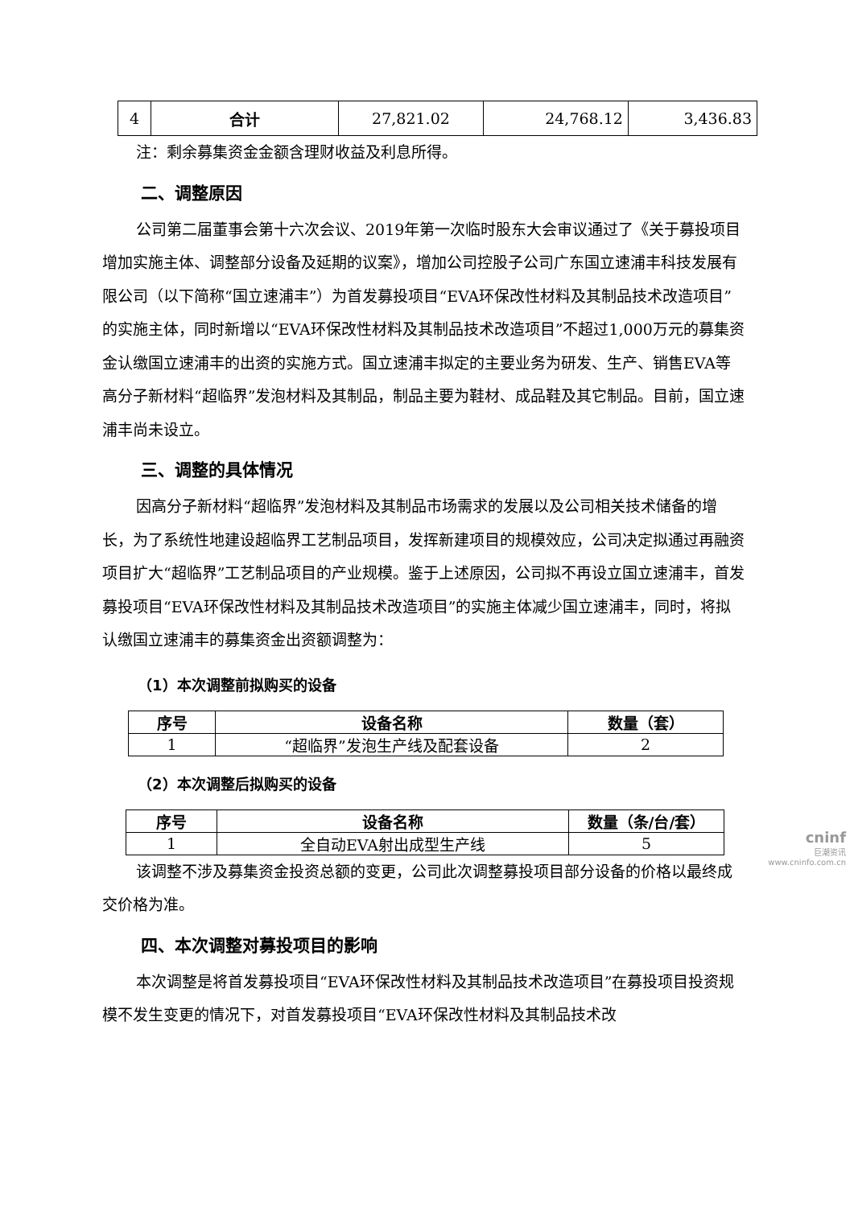| 4 | 合计 | 27,821.02 | 24,768.12 | 3,436.83 |
注：剩余募集资金金额含理财收益及利息所得。
二、调整原因
公司第二届董事会第十六次会议、2019年第一次临时股东大会审议通过了《关于募投项目增加实施主体、调整部分设备及延期的议案》，增加公司控股子公司广东国立速浦丰科技发展有限公司（以下简称“国立速浦丰”）为首发募投项目“EVA环保改性材料及其制品技术改造项目”的实施主体，同时新增以“EVA环保改性材料及其制品技术改造项目”不超过1,000万元的募集资金认缴国立速浦丰的出资的实施方式。国立速浦丰拟定的主要业务为研发、生产、销售EVA等高分子新材料“超临界”发泡材料及其制品，制品主要为鞋材、成品鞋及其它制品。目前，国立速浦丰尚未设立。
三、调整的具体情况
因高分子新材料“超临界”发泡材料及其制品市场需求的发展以及公司相关技术储备的增长，为了系统性地建设超临界工艺制品项目，发挥新建项目的规模效应，公司决定拟通过再融资项目扩大“超临界”工艺制品项目的产业规模。鉴于上述原因，公司拟不再设立国立速浦丰，首发募投项目“EVA环保改性材料及其制品技术改造项目”的实施主体减少国立速浦丰，同时，将拟认缴国立速浦丰的募集资金出资额调整为：
（1）本次调整前拟购买的设备
| 序号 | 设备名称 | 数量（套） |
| --- | --- | --- |
| 1 | “超临界”发泡生产线及配套设备 | 2 |
（2）本次调整后拟购买的设备
| 序号 | 设备名称 | 数量（条/台/套） |
| --- | --- | --- |
| 1 | 全自动EVA射出成型生产线 | 5 |
该调整不涉及募集资金投资总额的变更，公司此次调整募投项目部分设备的价格以最终成交价格为准。
四、本次调整对募投项目的影响
本次调整是将首发募投项目“EVA环保改性材料及其制品技术改造项目”在募投项目投资规模不发生变更的情况下，对首发募投项目“EVA环保改性材料及其制品技术改
cninf
巨潮资讯
www.cninfo.com.cn